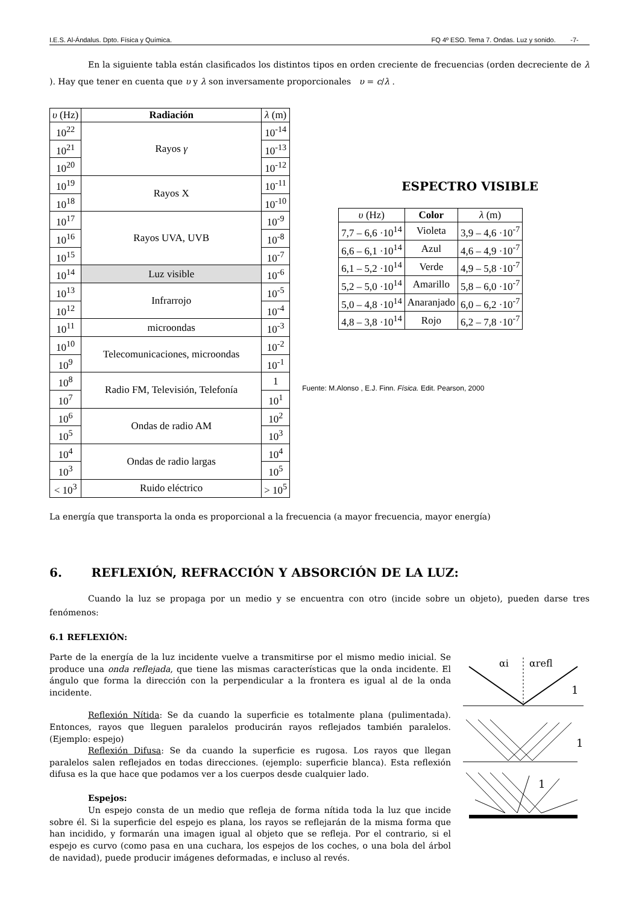I.E.S. Al-Ándalus. Dpto. Física y Química. FQ 4º ESO. Tema 7. Ondas. Luz y sonido. -7-
En la siguiente tabla están clasificados los distintos tipos en orden creciente de frecuencias (orden decreciente de λ ). Hay que tener en cuenta que υ y λ son inversamente proporcionales υ = c/λ .
| υ (Hz) | Radiación | λ (m) |
| 10<sup>22</sup> | Rayos γ | 10<sup>-14</sup> |
| 10<sup>21</sup> | | 10<sup>-13</sup> |
| 10<sup>20</sup> | | 10<sup>-12</sup> |
| 10<sup>19</sup> | Rayos X | 10<sup>-11</sup> |
| 10<sup>18</sup> | | 10<sup>-10</sup> |
| 10<sup>17</sup> | Rayos UVA, UVB | 10<sup>-9</sup> |
| 10<sup>16</sup> | | 10<sup>-8</sup> |
| 10<sup>15</sup> | | 10<sup>-7</sup> |
| 10<sup>14</sup> | Luz visible | 10<sup>-6</sup> |
| 10<sup>13</sup> | Infrarrojo | 10<sup>-5</sup> |
| 10<sup>12</sup> | | 10<sup>-4</sup> |
| 10<sup>11</sup> | microondas | 10<sup>-3</sup> |
| 10<sup>10</sup> | Telecomunicaciones, microondas | 10<sup>-2</sup> |
| 10<sup>9</sup> | | 10<sup>-1</sup> |
| 10<sup>8</sup> | Radio FM, Televisión, Telefonía | 1 |
| 10<sup>7</sup> | | 10<sup>1</sup> |
| 10<sup>6</sup> | Ondas de radio AM | 10<sup>2</sup> |
| 10<sup>5</sup> | | 10<sup>3</sup> |
| 10<sup>4</sup> | Ondas de radio largas | 10<sup>4</sup> |
| 10<sup>3</sup> | | 10<sup>5</sup> |
| < 10<sup>3</sup> | Ruido eléctrico | > 10<sup>5</sup> |
ESPECTRO VISIBLE
| υ (Hz) | Color | λ (m) |
| 7,7 – 6,6 ·10<sup>14</sup> | Violeta | 3,9 – 4,6 ·10<sup>-7</sup> |
| 6,6 – 6,1 ·10<sup>14</sup> | Azul | 4,6 – 4,9 ·10<sup>-7</sup> |
| 6,1 – 5,2 ·10<sup>14</sup> | Verde | 4,9 – 5,8 ·10<sup>-7</sup> |
| 5,2 – 5,0 ·10<sup>14</sup> | Amarillo | 5,8 – 6,0 ·10<sup>-7</sup> |
| 5,0 – 4,8 ·10<sup>14</sup> | Anaranjado | 6,0 – 6,2 ·10<sup>-7</sup> |
| 4,8 – 3,8 ·10<sup>14</sup> | Rojo | 6,2 – 7,8 ·10<sup>-7</sup> |
Fuente: M.Alonso , E.J. Finn. Física. Edit. Pearson, 2000
La energía que transporta la onda es proporcional a la frecuencia (a mayor frecuencia, mayor energía)
6. REFLEXIÓN, REFRACCIÓN Y ABSORCIÓN DE LA LUZ:
Cuando la luz se propaga por un medio y se encuentra con otro (incide sobre un objeto), pueden darse tres fenómenos:
6.1 REFLEXIÓN:
Parte de la energía de la luz incidente vuelve a transmitirse por el mismo medio inicial. Se produce una onda reflejada, que tiene las mismas características que la onda incidente. El ángulo que forma la dirección con la perpendicular a la frontera es igual al de la onda incidente.
Reflexión Nítida: Se da cuando la superficie es totalmente plana (pulimentada). Entonces, rayos que lleguen paralelos producirán rayos reflejados también paralelos. (Ejemplo: espejo)
Reflexión Difusa: Se da cuando la superficie es rugosa. Los rayos que llegan paralelos salen reflejados en todas direcciones. (ejemplo: superficie blanca). Esta reflexión difusa es la que hace que podamos ver a los cuerpos desde cualquier lado.
Espejos:
Un espejo consta de un medio que refleja de forma nítida toda la luz que incide sobre él. Si la superficie del espejo es plana, los rayos se reflejarán de la misma forma que han incidido, y formarán una imagen igual al objeto que se refleja. Por el contrario, si el espejo es curvo (como pasa en una cuchara, los espejos de los coches, o una bola del árbol de navidad), puede producir imágenes deformadas, e incluso al revés.
αi
αrefl
1
1
1